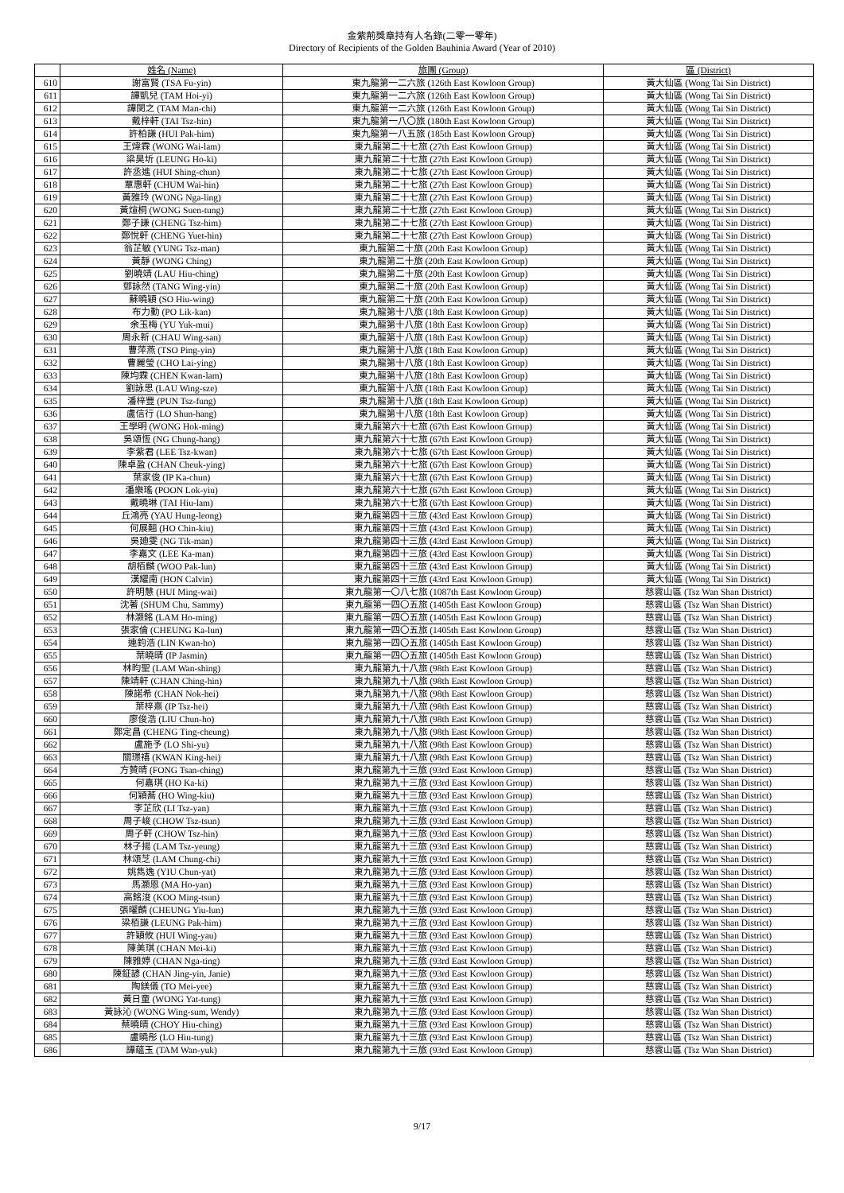金紫荊獎章持有人名錄(二零一零年)
Directory of Recipients of the Golden Bauhinia Award (Year of 2010)
| | 姓名 (Name) | 旅團 (Group) | 區 (District) |
| --- | --- | --- | --- |
| 610 | 謝富賢 (TSA Fu-yin) | 東九龍第一二六旅 (126th East Kowloon Group) | 黃大仙區 (Wong Tai Sin District) |
| 611 | 譚凱兒 (TAM Hoi-yi) | 東九龍第一二六旅 (126th East Kowloon Group) | 黃大仙區 (Wong Tai Sin District) |
| 612 | 譚閔之 (TAM Man-chi) | 東九龍第一二六旅 (126th East Kowloon Group) | 黃大仙區 (Wong Tai Sin District) |
| 613 | 戴梓軒 (TAI Tsz-hin) | 東九龍第一八〇旅 (180th East Kowloon Group) | 黃大仙區 (Wong Tai Sin District) |
| 614 | 許柏謙 (HUI Pak-him) | 東九龍第一八五旅 (185th East Kowloon Group) | 黃大仙區 (Wong Tai Sin District) |
| 615 | 王煒霖 (WONG Wai-lam) | 東九龍第二十七旅 (27th East Kowloon Group) | 黃大仙區 (Wong Tai Sin District) |
| 616 | 梁昊圻 (LEUNG Ho-ki) | 東九龍第二十七旅 (27th East Kowloon Group) | 黃大仙區 (Wong Tai Sin District) |
| 617 | 許丞進 (HUI Shing-chun) | 東九龍第二十七旅 (27th East Kowloon Group) | 黃大仙區 (Wong Tai Sin District) |
| 618 | 覃惠軒 (CHUM Wai-hin) | 東九龍第二十七旅 (27th East Kowloon Group) | 黃大仙區 (Wong Tai Sin District) |
| 619 | 黃雅玲 (WONG Nga-ling) | 東九龍第二十七旅 (27th East Kowloon Group) | 黃大仙區 (Wong Tai Sin District) |
| 620 | 黃煊桐 (WONG Suen-tung) | 東九龍第二十七旅 (27th East Kowloon Group) | 黃大仙區 (Wong Tai Sin District) |
| 621 | 鄭子謙 (CHENG Tsz-him) | 東九龍第二十七旅 (27th East Kowloon Group) | 黃大仙區 (Wong Tai Sin District) |
| 622 | 鄭悅軒 (CHENG Yuet-hin) | 東九龍第二十七旅 (27th East Kowloon Group) | 黃大仙區 (Wong Tai Sin District) |
| 623 | 翁芷敏 (YUNG Tsz-man) | 東九龍第二十旅 (20th East Kowloon Group) | 黃大仙區 (Wong Tai Sin District) |
| 624 | 黃靜 (WONG Ching) | 東九龍第二十旅 (20th East Kowloon Group) | 黃大仙區 (Wong Tai Sin District) |
| 625 | 劉曉靖 (LAU Hiu-ching) | 東九龍第二十旅 (20th East Kowloon Group) | 黃大仙區 (Wong Tai Sin District) |
| 626 | 鄧詠然 (TANG Wing-yin) | 東九龍第二十旅 (20th East Kowloon Group) | 黃大仙區 (Wong Tai Sin District) |
| 627 | 蘇曉穎 (SO Hiu-wing) | 東九龍第二十旅 (20th East Kowloon Group) | 黃大仙區 (Wong Tai Sin District) |
| 628 | 布力勤 (PO Lik-kan) | 東九龍第十八旅 (18th East Kowloon Group) | 黃大仙區 (Wong Tai Sin District) |
| 629 | 余玉梅 (YU Yuk-mui) | 東九龍第十八旅 (18th East Kowloon Group) | 黃大仙區 (Wong Tai Sin District) |
| 630 | 周永新 (CHAU Wing-san) | 東九龍第十八旅 (18th East Kowloon Group) | 黃大仙區 (Wong Tai Sin District) |
| 631 | 曹萍燕 (TSO Ping-yin) | 東九龍第十八旅 (18th East Kowloon Group) | 黃大仙區 (Wong Tai Sin District) |
| 632 | 曹麗瑩 (CHO Lai-ying) | 東九龍第十八旅 (18th East Kowloon Group) | 黃大仙區 (Wong Tai Sin District) |
| 633 | 陳均霖 (CHEN Kwan-lam) | 東九龍第十八旅 (18th East Kowloon Group) | 黃大仙區 (Wong Tai Sin District) |
| 634 | 劉詠思 (LAU Wing-sze) | 東九龍第十八旅 (18th East Kowloon Group) | 黃大仙區 (Wong Tai Sin District) |
| 635 | 潘梓豐 (PUN Tsz-fung) | 東九龍第十八旅 (18th East Kowloon Group) | 黃大仙區 (Wong Tai Sin District) |
| 636 | 盧信行 (LO Shun-hang) | 東九龍第十八旅 (18th East Kowloon Group) | 黃大仙區 (Wong Tai Sin District) |
| 637 | 王學明 (WONG Hok-ming) | 東九龍第六十七旅 (67th East Kowloon Group) | 黃大仙區 (Wong Tai Sin District) |
| 638 | 吳頌恆 (NG Chung-hang) | 東九龍第六十七旅 (67th East Kowloon Group) | 黃大仙區 (Wong Tai Sin District) |
| 639 | 李紫君 (LEE Tsz-kwan) | 東九龍第六十七旅 (67th East Kowloon Group) | 黃大仙區 (Wong Tai Sin District) |
| 640 | 陳卓盈 (CHAN Cheuk-ying) | 東九龍第六十七旅 (67th East Kowloon Group) | 黃大仙區 (Wong Tai Sin District) |
| 641 | 葉家俊 (IP Ka-chun) | 東九龍第六十七旅 (67th East Kowloon Group) | 黃大仙區 (Wong Tai Sin District) |
| 642 | 潘樂瑤 (POON Lok-yiu) | 東九龍第六十七旅 (67th East Kowloon Group) | 黃大仙區 (Wong Tai Sin District) |
| 643 | 戴曉琳 (TAI Hiu-lam) | 東九龍第六十七旅 (67th East Kowloon Group) | 黃大仙區 (Wong Tai Sin District) |
| 644 | 丘鴻亮 (YAU Hung-leong) | 東九龍第四十三旅 (43rd East Kowloon Group) | 黃大仙區 (Wong Tai Sin District) |
| 645 | 何展翹 (HO Chin-kiu) | 東九龍第四十三旅 (43rd East Kowloon Group) | 黃大仙區 (Wong Tai Sin District) |
| 646 | 吳廸雯 (NG Tik-man) | 東九龍第四十三旅 (43rd East Kowloon Group) | 黃大仙區 (Wong Tai Sin District) |
| 647 | 李嘉文 (LEE Ka-man) | 東九龍第四十三旅 (43rd East Kowloon Group) | 黃大仙區 (Wong Tai Sin District) |
| 648 | 胡栢麟 (WOO Pak-lun) | 東九龍第四十三旅 (43rd East Kowloon Group) | 黃大仙區 (Wong Tai Sin District) |
| 649 | 漢耀南 (HON Calvin) | 東九龍第四十三旅 (43rd East Kowloon Group) | 黃大仙區 (Wong Tai Sin District) |
| 650 | 許明慧 (HUI Ming-wai) | 東九龍第一〇八七旅 (1087th East Kowloon Group) | 慈雲山區 (Tsz Wan Shan District) |
| 651 | 沈著 (SHUM Chu, Sammy) | 東九龍第一四〇五旅 (1405th East Kowloon Group) | 慈雲山區 (Tsz Wan Shan District) |
| 652 | 林灝銘 (LAM Ho-ming) | 東九龍第一四〇五旅 (1405th East Kowloon Group) | 慈雲山區 (Tsz Wan Shan District) |
| 653 | 張家倫 (CHEUNG Ka-lun) | 東九龍第一四〇五旅 (1405th East Kowloon Group) | 慈雲山區 (Tsz Wan Shan District) |
| 654 | 連鈞浩 (LIN Kwan-ho) | 東九龍第一四〇五旅 (1405th East Kowloon Group) | 慈雲山區 (Tsz Wan Shan District) |
| 655 | 葉曉晴 (IP Jasmin) | 東九龍第一四〇五旅 (1405th East Kowloon Group) | 慈雲山區 (Tsz Wan Shan District) |
| 656 | 林昀聖 (LAM Wan-shing) | 東九龍第九十八旅 (98th East Kowloon Group) | 慈雲山區 (Tsz Wan Shan District) |
| 657 | 陳靖軒 (CHAN Ching-hin) | 東九龍第九十八旅 (98th East Kowloon Group) | 慈雲山區 (Tsz Wan Shan District) |
| 658 | 陳諾希 (CHAN Nok-hei) | 東九龍第九十八旅 (98th East Kowloon Group) | 慈雲山區 (Tsz Wan Shan District) |
| 659 | 葉梓熹 (IP Tsz-hei) | 東九龍第九十八旅 (98th East Kowloon Group) | 慈雲山區 (Tsz Wan Shan District) |
| 660 | 廖俊浩 (LIU Chun-ho) | 東九龍第九十八旅 (98th East Kowloon Group) | 慈雲山區 (Tsz Wan Shan District) |
| 661 | 鄭定昌 (CHENG Ting-cheung) | 東九龍第九十八旅 (98th East Kowloon Group) | 慈雲山區 (Tsz Wan Shan District) |
| 662 | 盧施予 (LO Shi-yu) | 東九龍第九十八旅 (98th East Kowloon Group) | 慈雲山區 (Tsz Wan Shan District) |
| 663 | 關璟禧 (KWAN King-hei) | 東九龍第九十八旅 (98th East Kowloon Group) | 慈雲山區 (Tsz Wan Shan District) |
| 664 | 方贊晴 (FONG Tsan-ching) | 東九龍第九十三旅 (93rd East Kowloon Group) | 慈雲山區 (Tsz Wan Shan District) |
| 665 | 何嘉琪 (HO Ka-ki) | 東九龍第九十三旅 (93rd East Kowloon Group) | 慈雲山區 (Tsz Wan Shan District) |
| 666 | 何穎蕎 (HO Wing-kiu) | 東九龍第九十三旅 (93rd East Kowloon Group) | 慈雲山區 (Tsz Wan Shan District) |
| 667 | 李芷欣 (LI Tsz-yan) | 東九龍第九十三旅 (93rd East Kowloon Group) | 慈雲山區 (Tsz Wan Shan District) |
| 668 | 周子峻 (CHOW Tsz-tsun) | 東九龍第九十三旅 (93rd East Kowloon Group) | 慈雲山區 (Tsz Wan Shan District) |
| 669 | 周子軒 (CHOW Tsz-hin) | 東九龍第九十三旅 (93rd East Kowloon Group) | 慈雲山區 (Tsz Wan Shan District) |
| 670 | 林子揚 (LAM Tsz-yeung) | 東九龍第九十三旅 (93rd East Kowloon Group) | 慈雲山區 (Tsz Wan Shan District) |
| 671 | 林頌芝 (LAM Chung-chi) | 東九龍第九十三旅 (93rd East Kowloon Group) | 慈雲山區 (Tsz Wan Shan District) |
| 672 | 姚雋逸 (YIU Chun-yat) | 東九龍第九十三旅 (93rd East Kowloon Group) | 慈雲山區 (Tsz Wan Shan District) |
| 673 | 馬灝恩 (MA Ho-yan) | 東九龍第九十三旅 (93rd East Kowloon Group) | 慈雲山區 (Tsz Wan Shan District) |
| 674 | 高銘浚 (KOO Ming-tsun) | 東九龍第九十三旅 (93rd East Kowloon Group) | 慈雲山區 (Tsz Wan Shan District) |
| 675 | 張曜麟 (CHEUNG Yiu-lun) | 東九龍第九十三旅 (93rd East Kowloon Group) | 慈雲山區 (Tsz Wan Shan District) |
| 676 | 梁栢謙 (LEUNG Pak-him) | 東九龍第九十三旅 (93rd East Kowloon Group) | 慈雲山區 (Tsz Wan Shan District) |
| 677 | 許穎攸 (HUI Wing-yau) | 東九龍第九十三旅 (93rd East Kowloon Group) | 慈雲山區 (Tsz Wan Shan District) |
| 678 | 陳美琪 (CHAN Mei-ki) | 東九龍第九十三旅 (93rd East Kowloon Group) | 慈雲山區 (Tsz Wan Shan District) |
| 679 | 陳雅婷 (CHAN Nga-ting) | 東九龍第九十三旅 (93rd East Kowloon Group) | 慈雲山區 (Tsz Wan Shan District) |
| 680 | 陳鉦諺 (CHAN Jing-yin, Janie) | 東九龍第九十三旅 (93rd East Kowloon Group) | 慈雲山區 (Tsz Wan Shan District) |
| 681 | 陶鎂儀 (TO Mei-yee) | 東九龍第九十三旅 (93rd East Kowloon Group) | 慈雲山區 (Tsz Wan Shan District) |
| 682 | 黃日童 (WONG Yat-tung) | 東九龍第九十三旅 (93rd East Kowloon Group) | 慈雲山區 (Tsz Wan Shan District) |
| 683 | 黃詠沁 (WONG Wing-sum, Wendy) | 東九龍第九十三旅 (93rd East Kowloon Group) | 慈雲山區 (Tsz Wan Shan District) |
| 684 | 蔡曉晴 (CHOY Hiu-ching) | 東九龍第九十三旅 (93rd East Kowloon Group) | 慈雲山區 (Tsz Wan Shan District) |
| 685 | 盧曉彤 (LO Hiu-tung) | 東九龍第九十三旅 (93rd East Kowloon Group) | 慈雲山區 (Tsz Wan Shan District) |
| 686 | 譚蘊玉 (TAM Wan-yuk) | 東九龍第九十三旅 (93rd East Kowloon Group) | 慈雲山區 (Tsz Wan Shan District) |
9/17